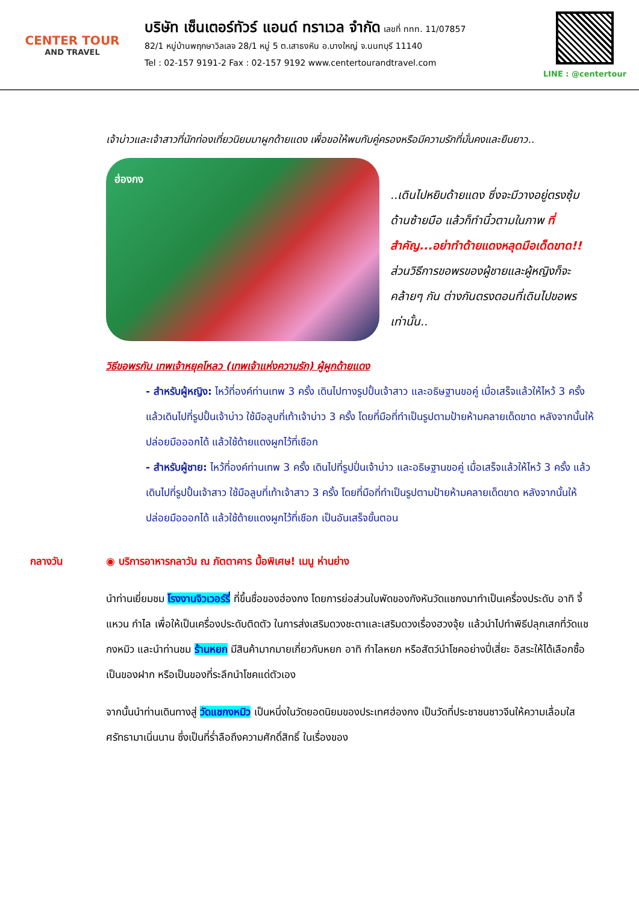CENTER TOUR
AND TRAVEL
บริษัท เซ็นเตอร์ทัวร์ แอนด์ ทราเวล จำกัด เลขที่ ททท. 11/07857
82/1 หมู่บ้านพฤกษาวิลเลจ 28/1 หมู่ 5 ต.เสาธงหิน อ.บางใหญ่ จ.นนทบุรี 11140
Tel : 02-157 9191-2 Fax : 02-157 9192 www.centertourandtravel.com
LINE : @centertour
เจ้าบ่าวและเจ้าสาวที่นักท่องเที่ยวนิยมมาผูกด้ายแดง เพื่อขอให้พบกับคู่ครองหรือมีความรักที่มั่นคงและยืนยาว..
ฮ่องกง
..เดินไปหยิบด้ายแดง ซึ่งจะมีวางอยู่ตรงซุ้มด้านซ้ายมือ แล้วก็ทำนิ้วตามในภาพ ที่สำคัญ...อย่าทำด้ายแดงหลุดมือเด็ดขาด!! ส่วนวิธีการขอพรของผู้ชายและผู้หญิงก็จะคล้ายๆ กัน ต่างกันตรงตอนที่เดินไปขอพรเท่านั้น..
วิธีขอพรกับ เทพเจ้าหยุคโหลว (เทพเจ้าแห่งความรัก) ผู้ผูกด้ายแดง
- สำหรับผู้หญิง: ไหว้ที่องค์ท่านเทพ 3 ครั้ง เดินไปทางรูปปั้นเจ้าสาว และอธิษฐานขอคู่ เมื่อเสร็จแล้วให้ไหว้ 3 ครั้ง แล้วเดินไปที่รูปปั้นเจ้าบ่าว ใช้มือลูบที่เท้าเจ้าบ่าว 3 ครั้ง โดยที่มือที่ทำเป็นรูปตามป้ายห้ามคลายเด็ดขาด หลังจากนั้นให้ปล่อยมือออกได้ แล้วใช้ด้ายแดงผูกไว้ที่เชือก
- สำหรับผู้ชาย: ไหว้ที่องค์ท่านเทพ 3 ครั้ง เดินไปที่รูปปั่นเจ้าบ่าว และอธิษฐานขอคู่ เมื่อเสร็จแล้วให้ไหว้ 3 ครั้ง แล้วเดินไปที่รูปปั้นเจ้าสาว ใช้มือลูบที่เท้าเจ้าสาว 3 ครั้ง โดยที่มือที่ทำเป็นรูปตามป้ายห้ามคลายเด็ดขาด หลังจากนั้นให้ปล่อยมือออกได้ แล้วใช้ด้ายแดงผูกไว้ที่เชือก เป็นอันเสร็จขั้นตอน
กลางวัน ◉ บริการอาหารกลาวัน ณ ภัตตาคาร มื้อพิเศษ! เมนู ห่านย่าง
นำท่านเยี่ยมชม โรงงานจิวเวอร์รี่ ที่ขึ้นชื่อของฮ่องกง โดยการย่อส่วนใบพัดของกังหันวัดแชกงมาทำเป็นเครื่องประดับ อาทิ จี้ แหวน กำไล เพื่อให้เป็นเครื่องประดับติดตัว ในการส่งเสริมดวงชะตาและเสริมดวงเรื่องฮวงจุ้ย แล้วนำไปทำพิธีปลุกเสกที่วัดแชกงหมิว และนำท่านชม ร้านหยก มีสินค้ามากมายเกี่ยวกับหยก อาทิ กำไลหยก หรือสัตว์นำโชคอย่างปี่เสี่ยะ อิสระให้ได้เลือกซื้อเป็นของฝาก หรือเป็นของที่ระลึกนำโชคแด่ตัวเอง
จากนั้นนำท่านเดินทางสู่ วัดแชกงหมิว เป็นหนึ่งในวัดยอดนิยมของประเทศฮ่องกง เป็นวัดที่ประชาชนชาวจีนให้ความเลื่อมใสศรัทธามาเนิ่นนาน ซึ่งเป็นที่ร่ำลือถึงความศักดิ์สิทธิ์ ในเรื่องของ